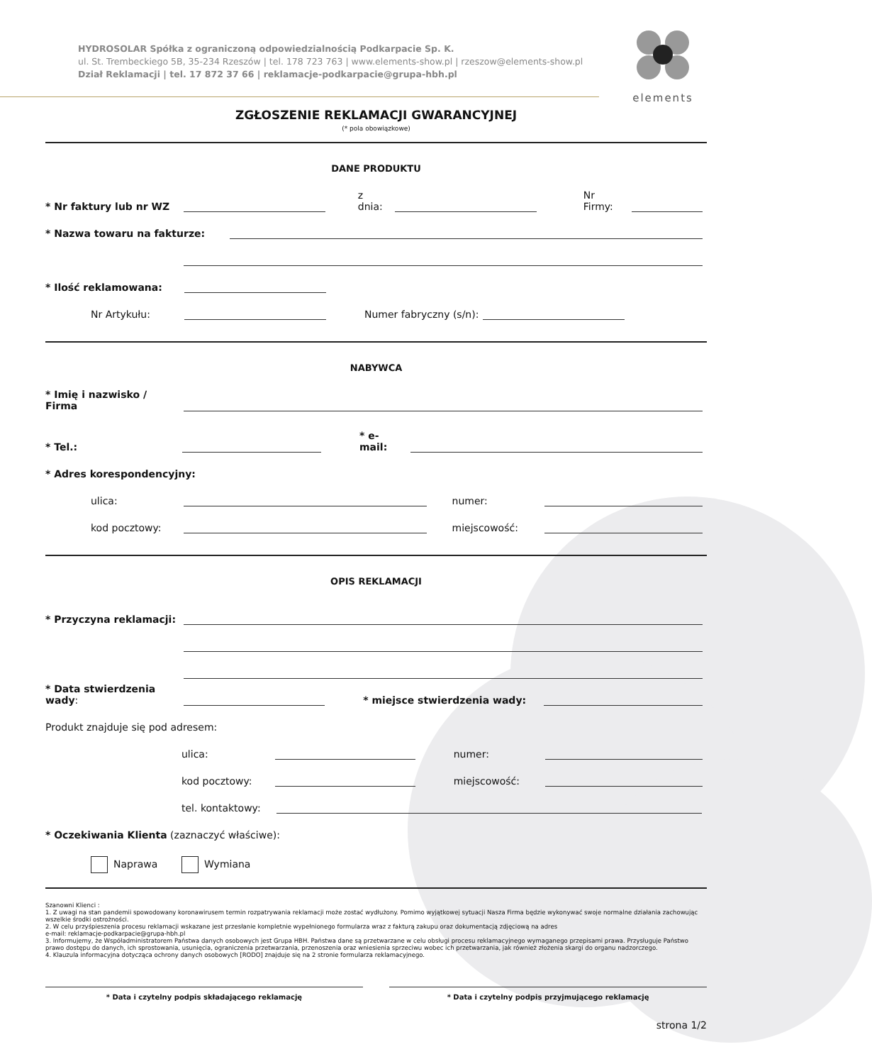elements
HYDROSOLAR Spółka z ograniczoną odpowiedzialnością Podkarpacie Sp. K.
ul. St. Trembeckiego 5B, 35-234 Rzeszów | tel. 178 723 763 | www.elements-show.pl | rzeszow@elements-show.pl
Dział Reklamacji | tel. 17 872 37 66 | reklamacje-podkarpacie@grupa-hbh.pl
ZGŁOSZENIE REKLAMACJI GWARANCYJNEJ
(* pola obowiązkowe)
DANE PRODUKTU
* Nr faktury lub nr WZ z dnia: Nr Firmy:
* Nazwa towaru na fakturze:
* Ilość reklamowana:
Nr Artykułu: Numer fabryczny (s/n):
NABYWCA
* Imię i nazwisko / Firma
* Tel.: * e-mail:
* Adres korespondencyjny:
ulica: numer:
kod pocztowy: miejscowość:
OPIS REKLAMACJI
* Przyczyna reklamacji:
* Data stwierdzenia wady: * miejsce stwierdzenia wady:
Produkt znajduje się pod adresem:
ulica: numer:
kod pocztowy: miejscowość:
tel. kontaktowy:
* Oczekiwania Klienta (zaznaczyć właściwe):
Naprawa Wymiana
Szanowni Klienci :
1. Z uwagi na stan pandemii spowodowany koronawirusem termin rozpatrywania reklamacji może zostać wydłużony. Pomimo wyjątkowej sytuacji Nasza Firma będzie wykonywać swoje normalne działania zachowując wszelkie środki ostrożności.
2. W celu przyśpieszenia procesu reklamacji wskazane jest przesłanie kompletnie wypełnionego formularza wraz z fakturą zakupu oraz dokumentacją zdjęciową na adres
e-mail: reklamacje-podkarpacie@grupa-hbh.pl
3. Informujemy, że Współadministratorem Państwa danych osobowych jest Grupa HBH. Państwa dane są przetwarzane w celu obsługi procesu reklamacyjnego wymaganego przepisami prawa. Przysługuje Państwo prawo dostępu do danych, ich sprostowania, usunięcia, ograniczenia przetwarzania, przenoszenia oraz wniesienia sprzeciwu wobec ich przetwarzania, jak również złożenia skargi do organu nadzorczego.
4. Klauzula informacyjna dotycząca ochrony danych osobowych [RODO] znajduje się na 2 stronie formularza reklamacyjnego.
* Data i czytelny podpis składającego reklamację
* Data i czytelny podpis przyjmującego reklamację
strona 1/2